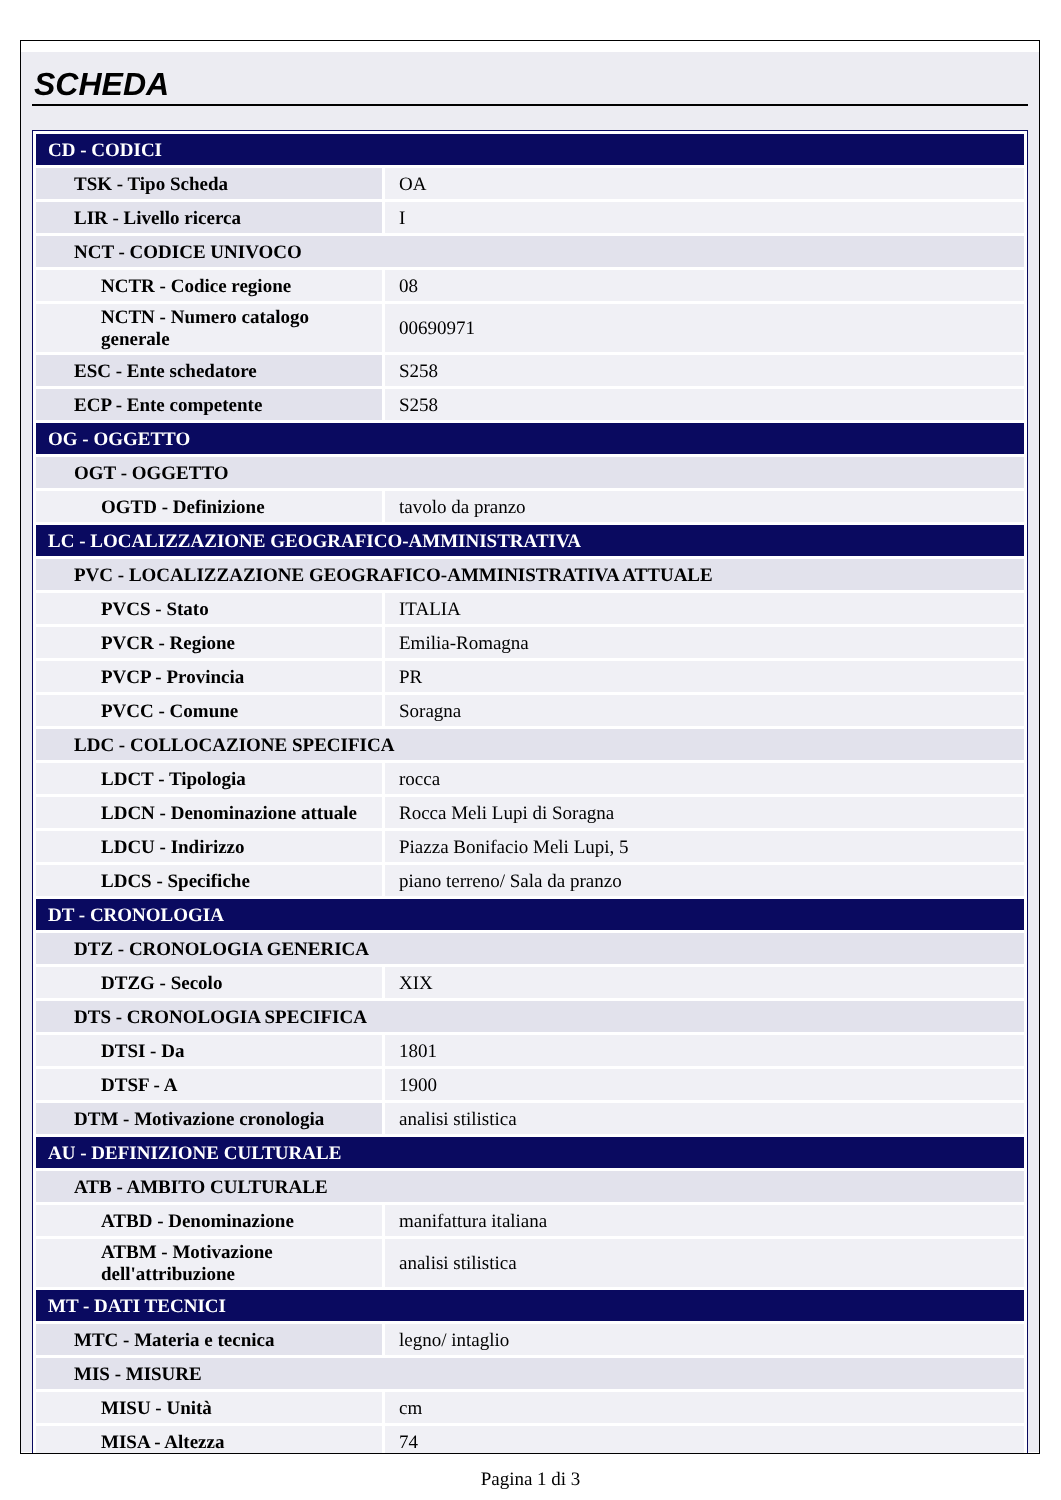SCHEDA
| CD - CODICI | |
| TSK - Tipo Scheda | OA |
| LIR - Livello ricerca | I |
| NCT - CODICE UNIVOCO | |
| NCTR - Codice regione | 08 |
| NCTN - Numero catalogo generale | 00690971 |
| ESC - Ente schedatore | S258 |
| ECP - Ente competente | S258 |
| OG - OGGETTO | |
| OGT - OGGETTO | |
| OGTD - Definizione | tavolo da pranzo |
| LC - LOCALIZZAZIONE GEOGRAFICO-AMMINISTRATIVA | |
| PVC - LOCALIZZAZIONE GEOGRAFICO-AMMINISTRATIVA ATTUALE | |
| PVCS - Stato | ITALIA |
| PVCR - Regione | Emilia-Romagna |
| PVCP - Provincia | PR |
| PVCC - Comune | Soragna |
| LDC - COLLOCAZIONE SPECIFICA | |
| LDCT - Tipologia | rocca |
| LDCN - Denominazione attuale | Rocca Meli Lupi di Soragna |
| LDCU - Indirizzo | Piazza Bonifacio Meli Lupi, 5 |
| LDCS - Specifiche | piano terreno/ Sala da pranzo |
| DT - CRONOLOGIA | |
| DTZ - CRONOLOGIA GENERICA | |
| DTZG - Secolo | XIX |
| DTS - CRONOLOGIA SPECIFICA | |
| DTSI - Da | 1801 |
| DTSF - A | 1900 |
| DTM - Motivazione cronologia | analisi stilistica |
| AU - DEFINIZIONE CULTURALE | |
| ATB - AMBITO CULTURALE | |
| ATBD - Denominazione | manifattura italiana |
| ATBM - Motivazione dell'attribuzione | analisi stilistica |
| MT - DATI TECNICI | |
| MTC - Materia e tecnica | legno/ intaglio |
| MIS - MISURE | |
| MISU - Unità | cm |
| MISA - Altezza | 74 |
Pagina 1 di 3